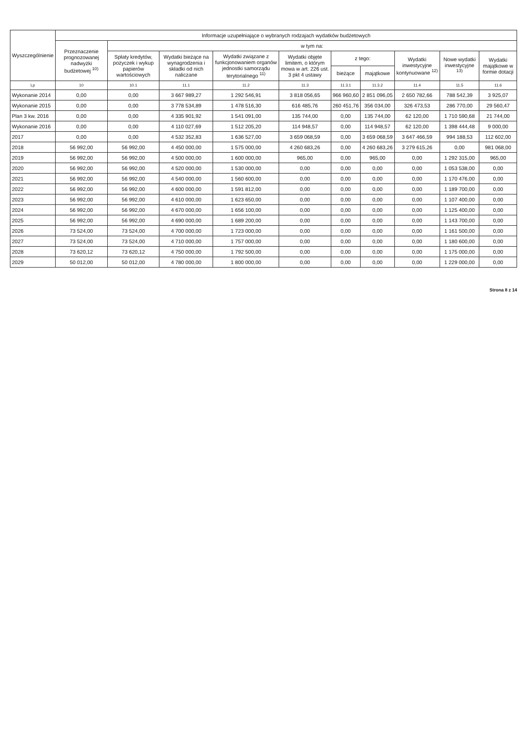| Wyszczególnienie | Informacje uzupełniające o wybranych rodzajach wydatków budżetowych | | | | | | | | | |
| --- | --- | --- | --- | --- | --- | --- | --- | --- | --- | --- |
| | Przeznaczenie prognozowanej nadwyżki budżetowej <sup>10)</sup> | w tym na: | | | | | | | | |
| | | Spłaty kredytów, pożyczek i wykup papierów wartościowych | Wydatki bieżące na wynagrodzenia i składki od nich naliczane | Wydatki związane z funkcjonowaniem organów jednostki samorządu terytorialnego <sup>11)</sup> | Wydatki objęte limitem, o którym mowa w art. 226 ust. 3 pkt 4 ustawy | z tego: | | Wydatki inwestycyjne kontynuowane <sup>12)</sup> | Nowe wydatki inwestycyjne <sup>13)</sup> | Wydatki majątkowe w formie dotacji |
| | | | | | | bieżące | majątkowe | | | |
| Lp | 10 | 10.1 | 11.1 | 11.2 | 11.3 | 11.3.1 | 11.3.2 | 11.4 | 11.5 | 11.6 |
| Wykonanie 2014 | 0,00 | 0,00 | 3 667 989,27 | 1 292 546,91 | 3 818 056,65 | 966 960,60 | 2 851 096,05 | 2 650 782,66 | 788 542,39 | 3 925,07 |
| Wykonanie 2015 | 0,00 | 0,00 | 3 778 534,89 | 1 478 516,30 | 616 485,76 | 260 451,76 | 356 034,00 | 326 473,53 | 286 770,00 | 29 560,47 |
| Plan 3 kw. 2016 | 0,00 | 0,00 | 4 335 901,92 | 1 541 091,00 | 135 744,00 | 0,00 | 135 744,00 | 62 120,00 | 1 710 590,68 | 21 744,00 |
| Wykonanie 2016 | 0,00 | 0,00 | 4 110 027,69 | 1 512 205,20 | 114 948,57 | 0,00 | 114 948,57 | 62 120,00 | 1 398 444,48 | 9 000,00 |
| 2017 | 0,00 | 0,00 | 4 532 352,83 | 1 636 527,00 | 3 659 068,59 | 0,00 | 3 659 068,59 | 3 647 466,59 | 994 188,53 | 112 602,00 |
| 2018 | 56 992,00 | 56 992,00 | 4 450 000,00 | 1 575 000,00 | 4 260 683,26 | 0,00 | 4 260 683,26 | 3 279 615,26 | 0,00 | 981 068,00 |
| 2019 | 56 992,00 | 56 992,00 | 4 500 000,00 | 1 600 000,00 | 965,00 | 0,00 | 965,00 | 0,00 | 1 292 315,00 | 965,00 |
| 2020 | 56 992,00 | 56 992,00 | 4 520 000,00 | 1 530 000,00 | 0,00 | 0,00 | 0,00 | 0,00 | 1 053 538,00 | 0,00 |
| 2021 | 56 992,00 | 56 992,00 | 4 540 000,00 | 1 560 600,00 | 0,00 | 0,00 | 0,00 | 0,00 | 1 170 476,00 | 0,00 |
| 2022 | 56 992,00 | 56 992,00 | 4 600 000,00 | 1 591 812,00 | 0,00 | 0,00 | 0,00 | 0,00 | 1 189 700,00 | 0,00 |
| 2023 | 56 992,00 | 56 992,00 | 4 610 000,00 | 1 623 650,00 | 0,00 | 0,00 | 0,00 | 0,00 | 1 107 400,00 | 0,00 |
| 2024 | 56 992,00 | 56 992,00 | 4 670 000,00 | 1 656 100,00 | 0,00 | 0,00 | 0,00 | 0,00 | 1 125 400,00 | 0,00 |
| 2025 | 56 992,00 | 56 992,00 | 4 690 000,00 | 1 689 200,00 | 0,00 | 0,00 | 0,00 | 0,00 | 1 143 700,00 | 0,00 |
| 2026 | 73 524,00 | 73 524,00 | 4 700 000,00 | 1 723 000,00 | 0,00 | 0,00 | 0,00 | 0,00 | 1 161 500,00 | 0,00 |
| 2027 | 73 524,00 | 73 524,00 | 4 710 000,00 | 1 757 000,00 | 0,00 | 0,00 | 0,00 | 0,00 | 1 180 600,00 | 0,00 |
| 2028 | 73 620,12 | 73 620,12 | 4 750 000,00 | 1 792 500,00 | 0,00 | 0,00 | 0,00 | 0,00 | 1 175 000,00 | 0,00 |
| 2029 | 50 012,00 | 50 012,00 | 4 780 000,00 | 1 800 000,00 | 0,00 | 0,00 | 0,00 | 0,00 | 1 229 000,00 | 0,00 |
Strona 8 z 14